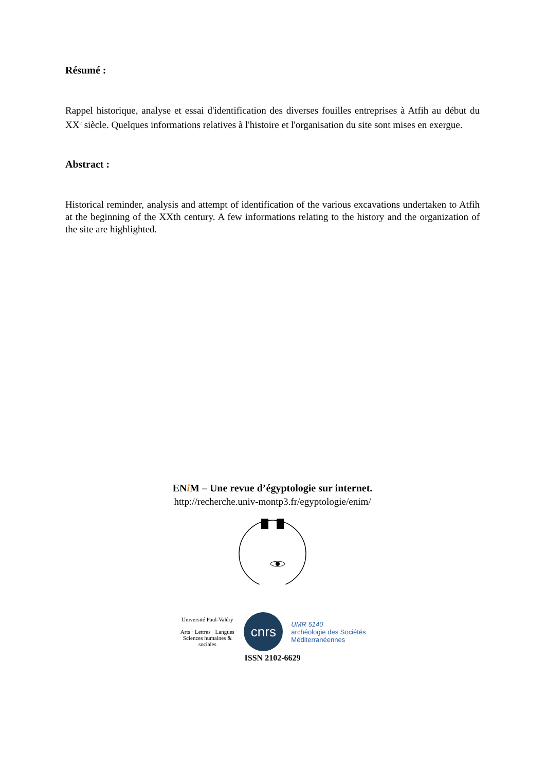Résumé :
Rappel historique, analyse et essai d'identification des diverses fouilles entreprises à Atfih au début du XX<sup>e</sup> siècle. Quelques informations relatives à l'histoire et l'organisation du site sont mises en exergue.
Abstract :
Historical reminder, analysis and attempt of identification of the various excavations undertaken to Atfih at the beginning of the XXth century. A few informations relating to the history and the organization of the site are highlighted.
ENi M – Une revue d’égyptologie sur internet.
http://recherche.univ-montp3.fr/egyptologie/enim/
Université Paul-Valéry
Arts · Lettres · Langues
Sciences humaines & sociales
cnrs
UMR 5140
archéologie des Sociétés
Méditerranéennes
ISSN 2102-6629